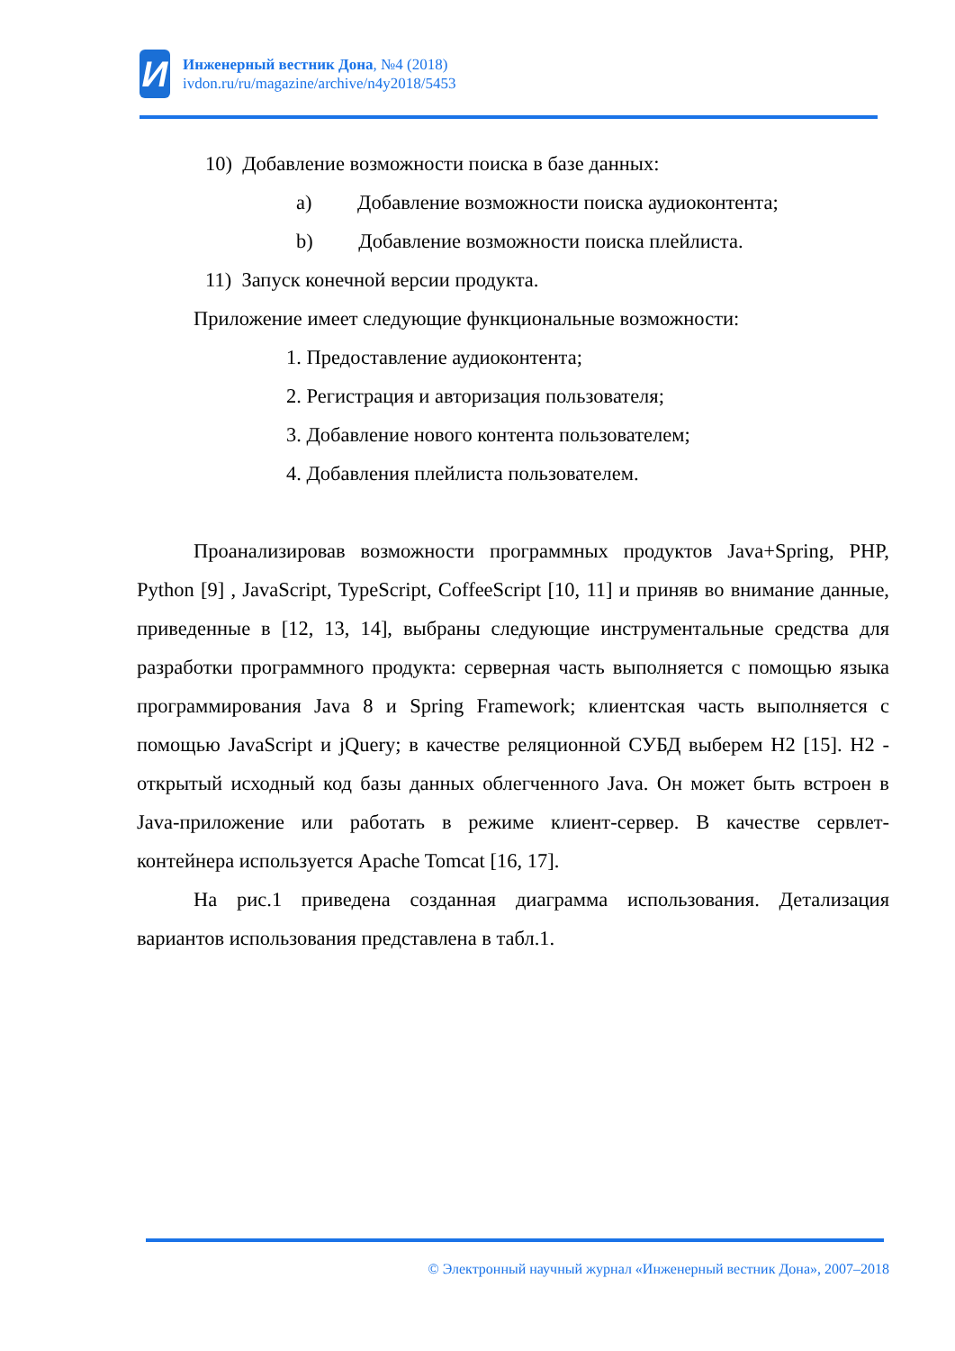И
Инженерный вестник Дона, №4 (2018)
ivdon.ru/ru/magazine/archive/n4y2018/5453
10) Добавление возможности поиска в базе данных:
a) Добавление возможности поиска аудиоконтента;
b) Добавление возможности поиска плейлиста.
11) Запуск конечной версии продукта.
Приложение имеет следующие функциональные возможности:
1. Предоставление аудиоконтента;
2. Регистрация и авторизация пользователя;
3. Добавление нового контента пользователем;
4. Добавления плейлиста пользователем.
Проанализировав возможности программных продуктов Java+Spring, PHP, Python [9] , JavaScript, TypeScript, CoffeeScript [10, 11] и приняв во внимание данные, приведенные в [12, 13, 14], выбраны следующие инструментальные средства для разработки программного продукта: серверная часть выполняется с помощью языка программирования Java 8 и Spring Framework; клиентская часть выполняется с помощью JavaScript и jQuery; в качестве реляционной СУБД выберем H2 [15]. H2 - открытый исходный код базы данных облегченного Java. Он может быть встроен в Java-приложение или работать в режиме клиент-сервер. В качестве сервлет-контейнера используется Apache Tomcat [16, 17].
На рис.1 приведена созданная диаграмма использования. Детализация вариантов использования представлена в табл.1.
© Электронный научный журнал «Инженерный вестник Дона», 2007–2018